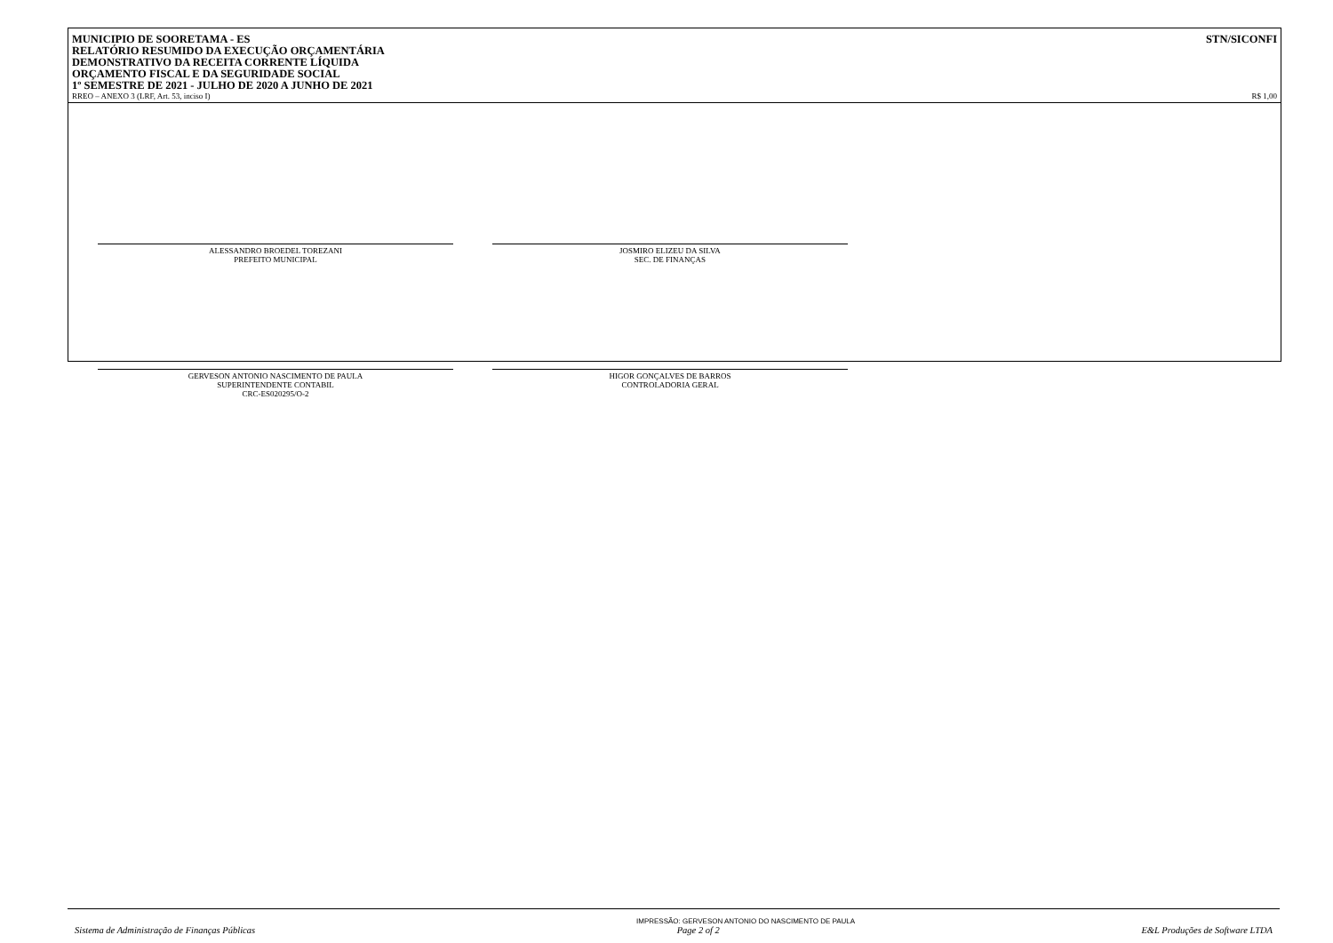MUNICIPIO DE SOORETAMA - ES
RELATÓRIO RESUMIDO DA EXECUÇÃO ORÇAMENTÁRIA
DEMONSTRATIVO DA RECEITA CORRENTE LÍQUIDA
ORÇAMENTO FISCAL E DA SEGURIDADE SOCIAL
1º SEMESTRE DE 2021 - JULHO DE 2020 A JUNHO DE 2021
STN/SICONFI
RREO – ANEXO 3 (LRF, Art. 53, inciso I) R$ 1,00
ALESSANDRO BROEDEL TOREZANI
PREFEITO MUNICIPAL
JOSMIRO ELIZEU DA SILVA
SEC. DE FINANÇAS
GERVESON ANTONIO NASCIMENTO DE PAULA
SUPERINTENDENTE CONTABIL
CRC-ES020295/O-2
HIGOR GONÇALVES DE BARROS
CONTROLADORIA GERAL
IMPRESSÃO: GERVESON ANTONIO DO NASCIMENTO DE PAULA
Sistema de Administração de Finanças Públicas Page 2 of 2 E&L Produções de Software LTDA